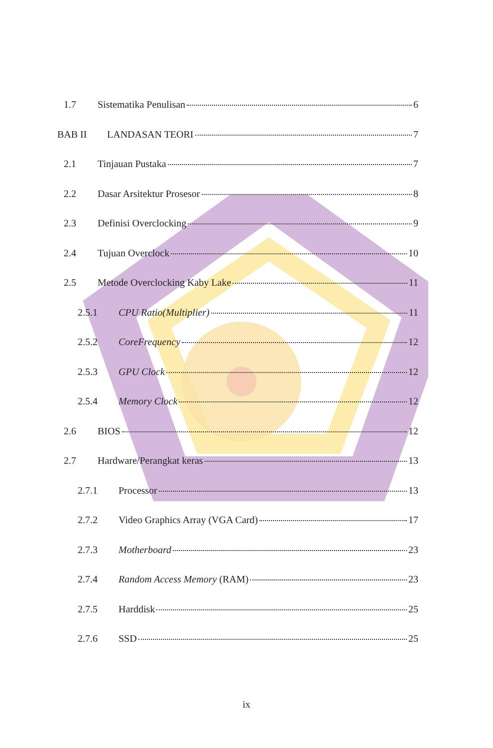1.7 Sistematika Penulisan 6
BAB II LANDASAN TEORI 7
2.1 Tinjauan Pustaka 7
2.2 Dasar Arsitektur Prosesor 8
2.3 Definisi Overclocking 9
2.4 Tujuan Overclock 10
2.5 Metode Overclocking Kaby Lake 11
2.5.1 CPU Ratio(Multiplier) 11
2.5.2 CoreFrequency 12
2.5.3 GPU Clock 12
2.5.4 Memory Clock 12
2.6 BIOS 12
2.7 Hardware/Perangkat keras 13
2.7.1 Processor 13
2.7.2 Video Graphics Array (VGA Card) 17
2.7.3 Motherboard 23
2.7.4 Random Access Memory (RAM) 23
2.7.5 Harddisk 25
2.7.6 SSD 25
ix